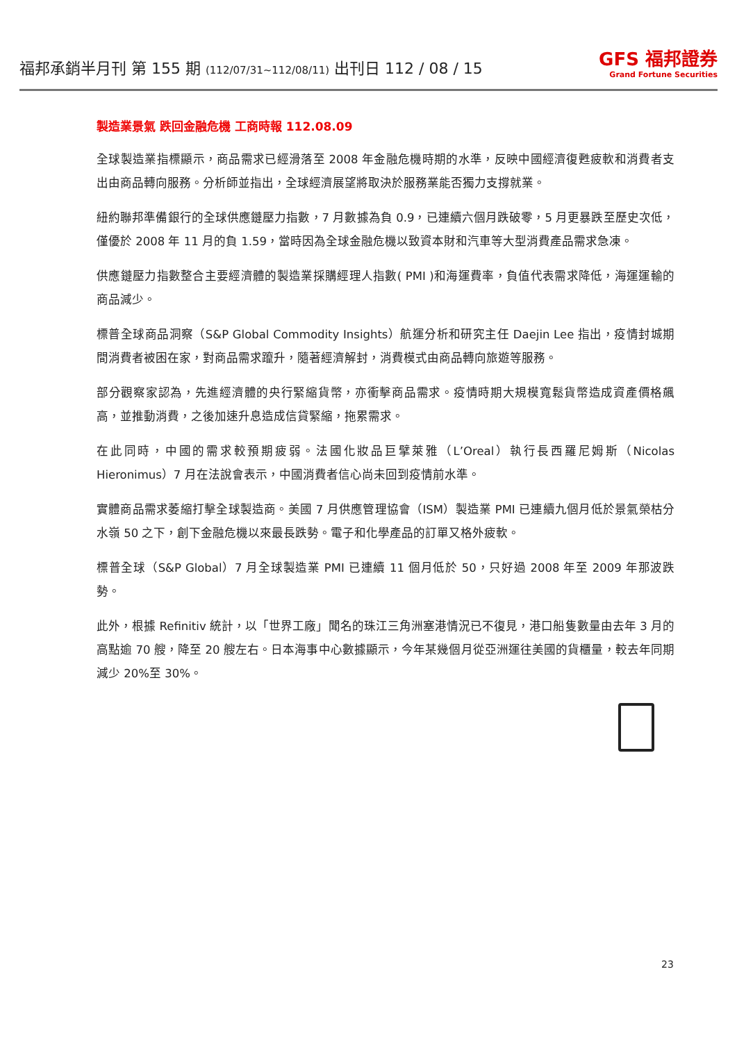福邦承銷半月刊 第 155 期 (112/07/31~112/08/11) 出刊日 112 / 08 / 15
GFS 福邦證券
Grand Fortune Securities
製造業景氣 跌回金融危機 工商時報 112.08.09
全球製造業指標顯示，商品需求已經滑落至 2008 年金融危機時期的水準，反映中國經濟復甦疲軟和消費者支出由商品轉向服務。分析師並指出，全球經濟展望將取決於服務業能否獨力支撐就業。
紐約聯邦準備銀行的全球供應鏈壓力指數，7 月數據為負 0.9，已連續六個月跌破零，5 月更暴跌至歷史次低，僅優於 2008 年 11 月的負 1.59，當時因為全球金融危機以致資本財和汽車等大型消費產品需求急凍。
供應鏈壓力指數整合主要經濟體的製造業採購經理人指數( PMI )和海運費率，負值代表需求降低，海運運輸的商品減少。
標普全球商品洞察（S&P Global Commodity Insights）航運分析和研究主任 Daejin Lee 指出，疫情封城期間消費者被困在家，對商品需求躥升，隨著經濟解封，消費模式由商品轉向旅遊等服務。
部分觀察家認為，先進經濟體的央行緊縮貨幣，亦衝擊商品需求。疫情時期大規模寬鬆貨幣造成資產價格飆高，並推動消費，之後加速升息造成信貸緊縮，拖累需求。
在此同時，中國的需求較預期疲弱。法國化妝品巨擘萊雅（L’Oreal）執行長西羅尼姆斯（Nicolas Hieronimus）7 月在法說會表示，中國消費者信心尚未回到疫情前水準。
實體商品需求萎縮打擊全球製造商。美國 7 月供應管理協會（ISM）製造業 PMI 已連續九個月低於景氣榮枯分水嶺 50 之下，創下金融危機以來最長跌勢。電子和化學產品的訂單又格外疲軟。
標普全球（S&P Global）7 月全球製造業 PMI 已連續 11 個月低於 50，只好過 2008 年至 2009 年那波跌勢。
此外，根據 Refinitiv 統計，以「世界工廠」聞名的珠江三角洲塞港情況已不復見，港口船隻數量由去年 3 月的高點逾 70 艘，降至 20 艘左右。日本海事中心數據顯示，今年某幾個月從亞洲運往美國的貨櫃量，較去年同期減少 20%至 30%。
23